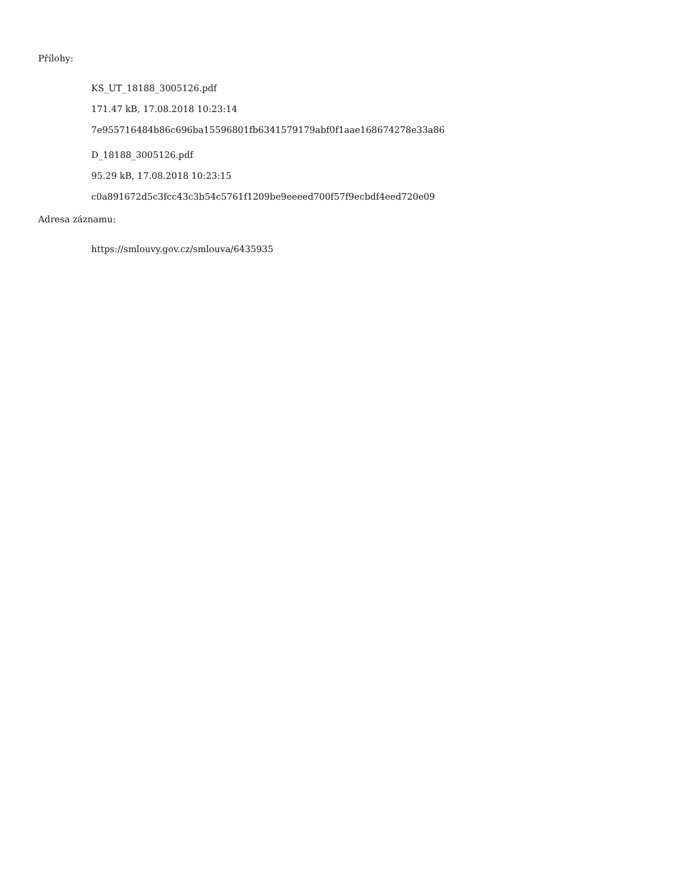Přílohy:
KS_UT_18188_3005126.pdf
171.47 kB, 17.08.2018 10:23:14
7e955716484b86c696ba15596801fb6341579179abf0f1aae168674278e33a86
D_18188_3005126.pdf
95.29 kB, 17.08.2018 10:23:15
c0a891672d5c3fcc43c3b54c5761f1209be9eeeed700f57f9ecbdf4eed720e09
Adresa záznamu:
https://smlouvy.gov.cz/smlouva/6435935